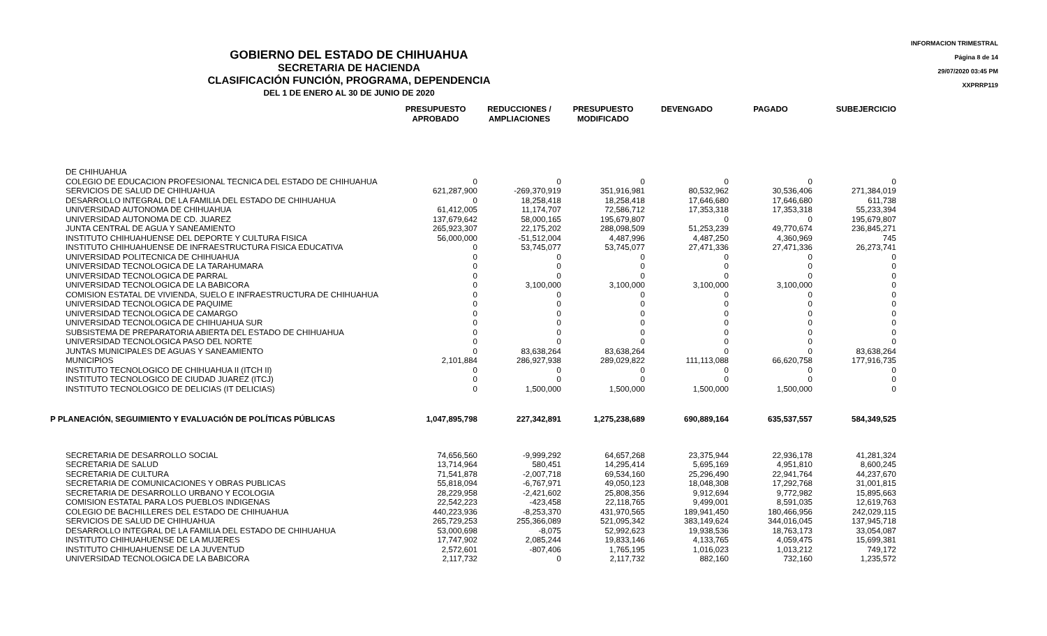INFORMACION TRIMESTRAL
Página 8 de 14
29/07/2020 03:45 PM
XXPRRP119
GOBIERNO DEL ESTADO DE CHIHUAHUA
SECRETARIA DE HACIENDA
CLASIFICACIÓN FUNCIÓN, PROGRAMA, DEPENDENCIA
DEL 1 DE ENERO AL 30 DE JUNIO DE 2020
| | PRESUPUESTO APROBADO | REDUCCIONES / AMPLIACIONES | PRESUPUESTO MODIFICADO | DEVENGADO | PAGADO | SUBEJERCICIO |
| --- | --- | --- | --- | --- | --- | --- |
| DE CHIHUAHUA | | | | | | |
| COLEGIO DE EDUCACION PROFESIONAL TECNICA DEL ESTADO DE CHIHUAHUA | 0 | 0 | 0 | 0 | 0 | 0 |
| SERVICIOS DE SALUD DE CHIHUAHUA | 621,287,900 | -269,370,919 | 351,916,981 | 80,532,962 | 30,536,406 | 271,384,019 |
| DESARROLLO INTEGRAL DE LA FAMILIA DEL ESTADO DE CHIHUAHUA | 0 | 18,258,418 | 18,258,418 | 17,646,680 | 17,646,680 | 611,738 |
| UNIVERSIDAD AUTONOMA DE CHIHUAHUA | 61,412,005 | 11,174,707 | 72,586,712 | 17,353,318 | 17,353,318 | 55,233,394 |
| UNIVERSIDAD AUTONOMA DE CD. JUAREZ | 137,679,642 | 58,000,165 | 195,679,807 | 0 | 0 | 195,679,807 |
| JUNTA CENTRAL DE AGUA Y SANEAMIENTO | 265,923,307 | 22,175,202 | 288,098,509 | 51,253,239 | 49,770,674 | 236,845,271 |
| INSTITUTO CHIHUAHUENSE DEL DEPORTE Y CULTURA FISICA | 56,000,000 | -51,512,004 | 4,487,996 | 4,487,250 | 4,360,969 | 745 |
| INSTITUTO CHIHUAHUENSE DE INFRAESTRUCTURA FISICA EDUCATIVA | 0 | 53,745,077 | 53,745,077 | 27,471,336 | 27,471,336 | 26,273,741 |
| UNIVERSIDAD POLITECNICA DE CHIHUAHUA | 0 | 0 | 0 | 0 | 0 | 0 |
| UNIVERSIDAD TECNOLOGICA DE LA TARAHUMARA | 0 | 0 | 0 | 0 | 0 | 0 |
| UNIVERSIDAD TECNOLOGICA DE PARRAL | 0 | 0 | 0 | 0 | 0 | 0 |
| UNIVERSIDAD TECNOLOGICA DE LA BABICORA | 0 | 3,100,000 | 3,100,000 | 3,100,000 | 3,100,000 | 0 |
| COMISION ESTATAL DE VIVIENDA, SUELO E INFRAESTRUCTURA DE CHIHUAHUA | 0 | 0 | 0 | 0 | 0 | 0 |
| UNIVERSIDAD TECNOLOGICA DE PAQUIME | 0 | 0 | 0 | 0 | 0 | 0 |
| UNIVERSIDAD TECNOLOGICA DE CAMARGO | 0 | 0 | 0 | 0 | 0 | 0 |
| UNIVERSIDAD TECNOLOGICA DE CHIHUAHUA SUR | 0 | 0 | 0 | 0 | 0 | 0 |
| SUBSISTEMA DE PREPARATORIA ABIERTA DEL ESTADO DE CHIHUAHUA | 0 | 0 | 0 | 0 | 0 | 0 |
| UNIVERSIDAD TECNOLOGICA PASO DEL NORTE | 0 | 0 | 0 | 0 | 0 | 0 |
| JUNTAS MUNICIPALES DE AGUAS Y SANEAMIENTO | 0 | 83,638,264 | 83,638,264 | 0 | 0 | 83,638,264 |
| MUNICIPIOS | 2,101,884 | 286,927,938 | 289,029,822 | 111,113,088 | 66,620,758 | 177,916,735 |
| INSTITUTO TECNOLOGICO DE CHIHUAHUA II (ITCH II) | 0 | 0 | 0 | 0 | 0 | 0 |
| INSTITUTO TECNOLOGICO DE CIUDAD JUAREZ (ITCJ) | 0 | 0 | 0 | 0 | 0 | 0 |
| INSTITUTO TECNOLOGICO DE DELICIAS (IT DELICIAS) | 0 | 1,500,000 | 1,500,000 | 1,500,000 | 1,500,000 | 0 |
| P PLANEACIÓN, SEGUIMIENTO Y EVALUACIÓN DE POLÍTICAS PÚBLICAS | 1,047,895,798 | 227,342,891 | 1,275,238,689 | 690,889,164 | 635,537,557 | 584,349,525 |
| SECRETARIA DE DESARROLLO SOCIAL | 74,656,560 | -9,999,292 | 64,657,268 | 23,375,944 | 22,936,178 | 41,281,324 |
| SECRETARIA DE SALUD | 13,714,964 | 580,451 | 14,295,414 | 5,695,169 | 4,951,810 | 8,600,245 |
| SECRETARIA DE CULTURA | 71,541,878 | -2,007,718 | 69,534,160 | 25,296,490 | 22,941,764 | 44,237,670 |
| SECRETARIA DE COMUNICACIONES Y OBRAS PUBLICAS | 55,818,094 | -6,767,971 | 49,050,123 | 18,048,308 | 17,292,768 | 31,001,815 |
| SECRETARIA DE DESARROLLO URBANO Y ECOLOGIA | 28,229,958 | -2,421,602 | 25,808,356 | 9,912,694 | 9,772,982 | 15,895,663 |
| COMISION ESTATAL PARA LOS PUEBLOS INDIGENAS | 22,542,223 | -423,458 | 22,118,765 | 9,499,001 | 8,591,035 | 12,619,763 |
| COLEGIO DE BACHILLERES DEL ESTADO DE CHIHUAHUA | 440,223,936 | -8,253,370 | 431,970,565 | 189,941,450 | 180,466,956 | 242,029,115 |
| SERVICIOS DE SALUD DE CHIHUAHUA | 265,729,253 | 255,366,089 | 521,095,342 | 383,149,624 | 344,016,045 | 137,945,718 |
| DESARROLLO INTEGRAL DE LA FAMILIA DEL ESTADO DE CHIHUAHUA | 53,000,698 | -8,075 | 52,992,623 | 19,938,536 | 18,763,173 | 33,054,087 |
| INSTITUTO CHIHUAHUENSE DE LA MUJERES | 17,747,902 | 2,085,244 | 19,833,146 | 4,133,765 | 4,059,475 | 15,699,381 |
| INSTITUTO CHIHUAHUENSE DE LA JUVENTUD | 2,572,601 | -807,406 | 1,765,195 | 1,016,023 | 1,013,212 | 749,172 |
| UNIVERSIDAD TECNOLOGICA DE LA BABICORA | 2,117,732 | 0 | 2,117,732 | 882,160 | 732,160 | 1,235,572 |